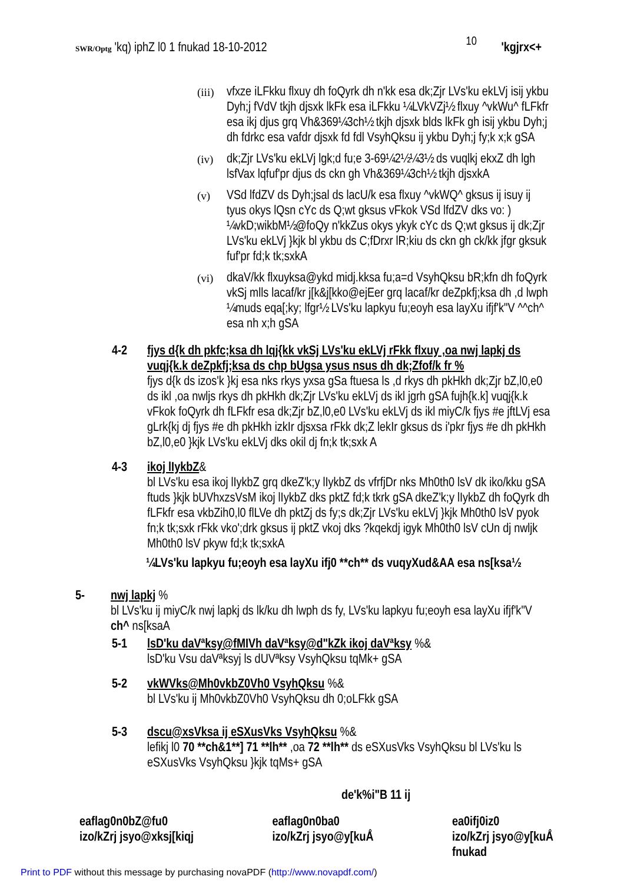SWR/Optg 'kq) iphZ l0 1 fnukad 18-10-2012
10
'kgjrx<+
(iii)
vfxze iLFkku flxuy dh foQyrk dh n'kk esa dk;Zjr LVs'ku ekLVj isij ykbu Dyh;j fVdV tkjh djsxk lkFk esa iLFkku ¼LVkVZj½ flxuy ^vkWu^ fLFkfr esa ikj djus grq Vh&369¼3ch½ tkjh djsxk blds lkFk gh isij ykbu Dyh;j dh fdrkc esa vafdr djsxk fd fdl VsyhQksu ij ykbu Dyh;j fy;k x;k gSA
(iv)
dk;Zjr LVs'ku ekLVj lgk;d fu;e 3-69¼2½¼3½ ds vuqlkj ekxZ dh lgh lsfVax lqfuf'pr djus ds ckn gh Vh&369¼3ch½ tkjh djsxkA
(v)
VSd lfdZV ds Dyh;jsal ds lacU/k esa flxuy ^vkWQ^ gksus ij isuy ij tyus okys lQsn cYc ds Q;wt gksus vFkok VSd lfdZV dks vo: ) ¼vkD;wikbM½@foQy n'kkZus okys ykyk cYc ds Q;wt gksus ij dk;Zjr LVs'ku ekLVj }kjk bl ykbu ds C;fDrxr lR;kiu ds ckn gh ck/kk jfgr gksuk fuf'pr fd;k tk;sxkA
(vi)
dkaV/kk flxuyksa@ykd midj.kksa fu;a=d VsyhQksu bR;kfn dh foQyrk vkSj mlls lacaf/kr j[k&j[kko@ejEer grq lacaf/kr deZpkfj;ksa dh ,d lwph ¼muds eqa[;ky; lfgr½ LVs'ku lapkyu fu;eoyh esa layXu ifjf'k"V ^^ch^ esa nh x;h gSA
4-2 fjys d{k dh pkfc;ksa dh lqj{kk vkSj LVs'ku ekLVj rFkk flxuy ,oa nwj lapkj ds vuqj{k.k deZpkfj;ksa ds chp bUgsa ysus nsus dh dk;Zfof/k fr %
fjys d{k ds izos'k }kj esa nks rkys yxsa gSa ftuesa ls ,d rkys dh pkHkh dk;Zjr bZ,l0,e0 ds ikl ,oa nwljs rkys dh pkHkh dk;Zjr LVs'ku ekLVj ds ikl jgrh gSA fujh{k.k] vuqj{k.k vFkok foQyrk dh fLFkfr esa dk;Zjr bZ,l0,e0 LVs'ku ekLVj ds ikl miyC/k fjys #e jftLVj esa gLrk{kj dj fjys #e dh pkHkh izkIr djsxsa rFkk dk;Z lekIr gksus ds i'pkr fjys #e dh pkHkh bZ,l0,e0 }kjk LVs'ku ekLVj dks okil dj fn;k tk;sxk A
4-3 ikoj lIykbZ&
bl LVs'ku esa ikoj lIykbZ grq dkeZ'k;y lIykbZ ds vfrfjDr nks Mh0th0 lsV dk iko/kku gSA ftuds }kjk bUVhxzsVsM ikoj lIykbZ dks pktZ fd;k tkrk gSA dkeZ'k;y lIykbZ dh foQyrk dh fLFkfr esa vkbZih0,l0 flLVe dh pktZj ds fy;s dk;Zjr LVs'ku ekLVj }kjk Mh0th0 lsV pyok fn;k tk;sxk rFkk vko';drk gksus ij pktZ vkoj dks ?kqekdj igyk Mh0th0 lsV cUn dj nwljk Mh0th0 lsV pkyw fd;k tk;sxkA
¼LVs'ku lapkyu fu;eoyh esa layXu ifj0 **ch** ds vuqyXud&AA esa ns[ksa½
5- nwj lapkj %
bl LVs'ku ij miyC/k nwj lapkj ds lk/ku dh lwph ds fy, LVs'ku lapkyu fu;eoyh esa layXu ifjf'k"V ch^ ns[ksaA
5-1 lsD'ku daVªksy@fMIVh daVªksy@d"kZk ikoj daVªksy %&
lsD'ku Vsu daVªksyj ls dUVªksy VsyhQksu tqMk+ gSA
5-2 vkWVks@Mh0vkbZ0Vh0 VsyhQksu %&
bl LVs'ku ij Mh0vkbZ0Vh0 VsyhQksu dh 0;oLFkk gSA
5-3 dscu@xsVksa ij eSXusVks VsyhQksu %&
lefikj l0 70 **ch&1**] 71 **lh** ,oa 72 **lh** ds eSXusVks VsyhQksu bl LVs'ku ls eSXusVks VsyhQksu }kjk tqMs+ gSA
de'k%i"B 11 ij
eaflag0n0bZ@fu0
izo/kZrj jsyo@xksj[kiqj
eaflag0n0ba0
izo/kZrj jsyo@y[kuÅ
ea0ifj0iz0
izo/kZrj jsyo@y[kuÅ
fnukad
Print to PDF without this message by purchasing novaPDF (http://www.novapdf.com/)